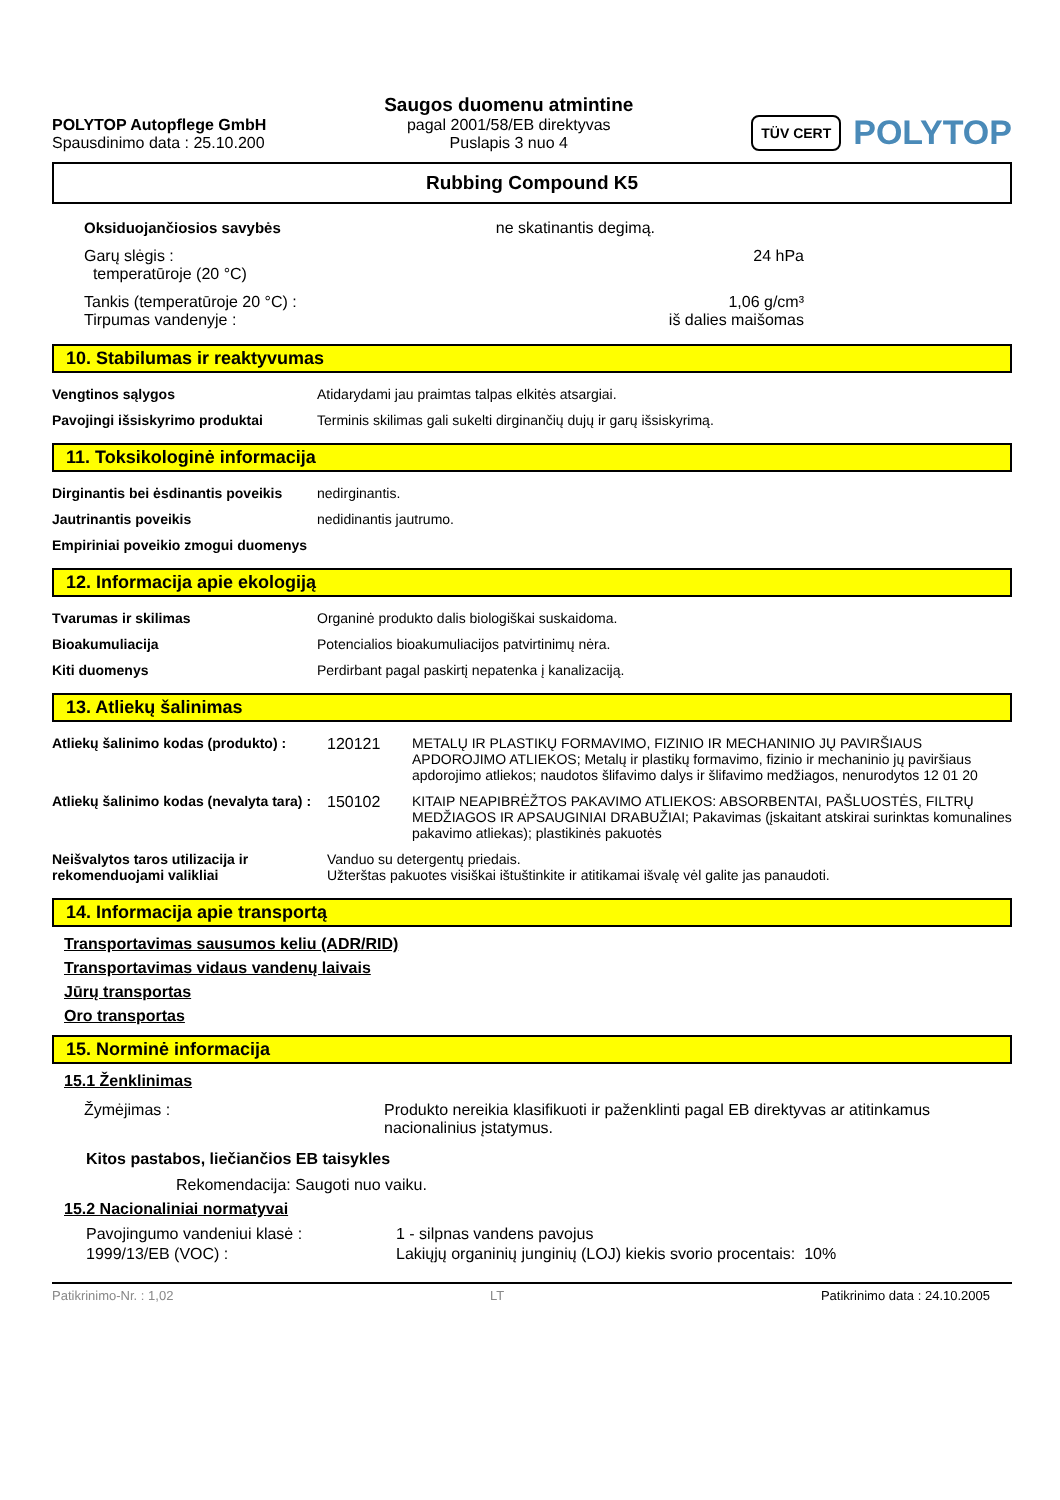POLYTOP Autopflege GmbH
Spausdinimo data : 25.10.200
Saugos duomenu atmintine
pagal 2001/58/EB direktyvas
Puslapis 3 nuo 4
TÜV CERT
POLYTOP
Rubbing Compound K5
| Oksiduojančiosios savybės | ne skatinantis degimą. |
| Garų slėgis : temperatūroje (20 °C) | 24 hPa |
| Tankis (temperatūroje 20 °C) : Tirpumas vandenyje : | 1,06 g/cm³ iš dalies maišomas |
10. Stabilumas ir reaktyvumas
| Vengtinos sąlygos | Atidarydami jau praimtas talpas elkitės atsargiai. |
| Pavojingi išsiskyrimo produktai | Terminis skilimas gali sukelti dirginančių dujų ir garų išsiskyrimą. |
11. Toksikologinė informacija
| Dirginantis bei ėsdinantis poveikis | nedirginantis. |
| Jautrinantis poveikis | nedidinantis jautrumo. |
| Empiriniai poveikio zmogui duomenys | |
12. Informacija apie ekologiją
| Tvarumas ir skilimas | Organinė produkto dalis biologiškai suskaidoma. |
| Bioakumuliacija | Potencialios bioakumuliacijos patvirtinimų nėra. |
| Kiti duomenys | Perdirbant pagal paskirtį nepatenka į kanalizaciją. |
13. Atliekų šalinimas
| Atliekų šalinimo kodas (produkto) : | 120121 | METALŲ IR PLASTIKŲ FORMAVIMO, FIZINIO IR MECHANINIO JŲ PAVIRŠIAUS APDOROJIMO ATLIEKOS; Metalų ir plastikų formavimo, fizinio ir mechaninio jų paviršiaus apdorojimo atliekos; naudotos šlifavimo dalys ir šlifavimo medžiagos, nenurodytos 12 01 20 |
| Atliekų šalinimo kodas (nevalyta tara) : | 150102 | KITAIP NEAPIBRĖŽTOS PAKAVIMO ATLIEKOS: ABSORBENTAI, PAŠLUOSTĖS, FILTRŲ MEDŽIAGOS IR APSAUGINIAI DRABUŽIAI; Pakavimas (įskaitant atskirai surinktas komunalines pakavimo atliekas); plastikinės pakuotės |
| Neišvalytos taros utilizacija ir rekomenduojami valikliai | Vanduo su detergentų priedais. Užterštas pakuotes visiškai ištuštinkite ir atitikamai išvalę vėl galite jas panaudoti. | |
14. Informacija apie transportą
Transportavimas sausumos keliu (ADR/RID)
Transportavimas vidaus vandenų laivais
Jūrų transportas
Oro transportas
15. Norminė informacija
15.1 Ženklinimas
| Žymėjimas : | Produkto nereikia klasifikuoti ir paženklinti pagal EB direktyvas ar atitinkamus nacionalinius įstatymus. |
Kitos pastabos, liečiančios EB taisykles
Rekomendacija: Saugoti nuo vaiku.
15.2 Nacionaliniai normatyvai
| Pavojingumo vandeniui klasė : | 1 - silpnas vandens pavojus |
| 1999/13/EB (VOC) : | Lakiųjų organinių junginių (LOJ) kiekis svorio procentais: 10% |
Patikrinimo-Nr. : 1,02 LT Patikrinimo data : 24.10.2005